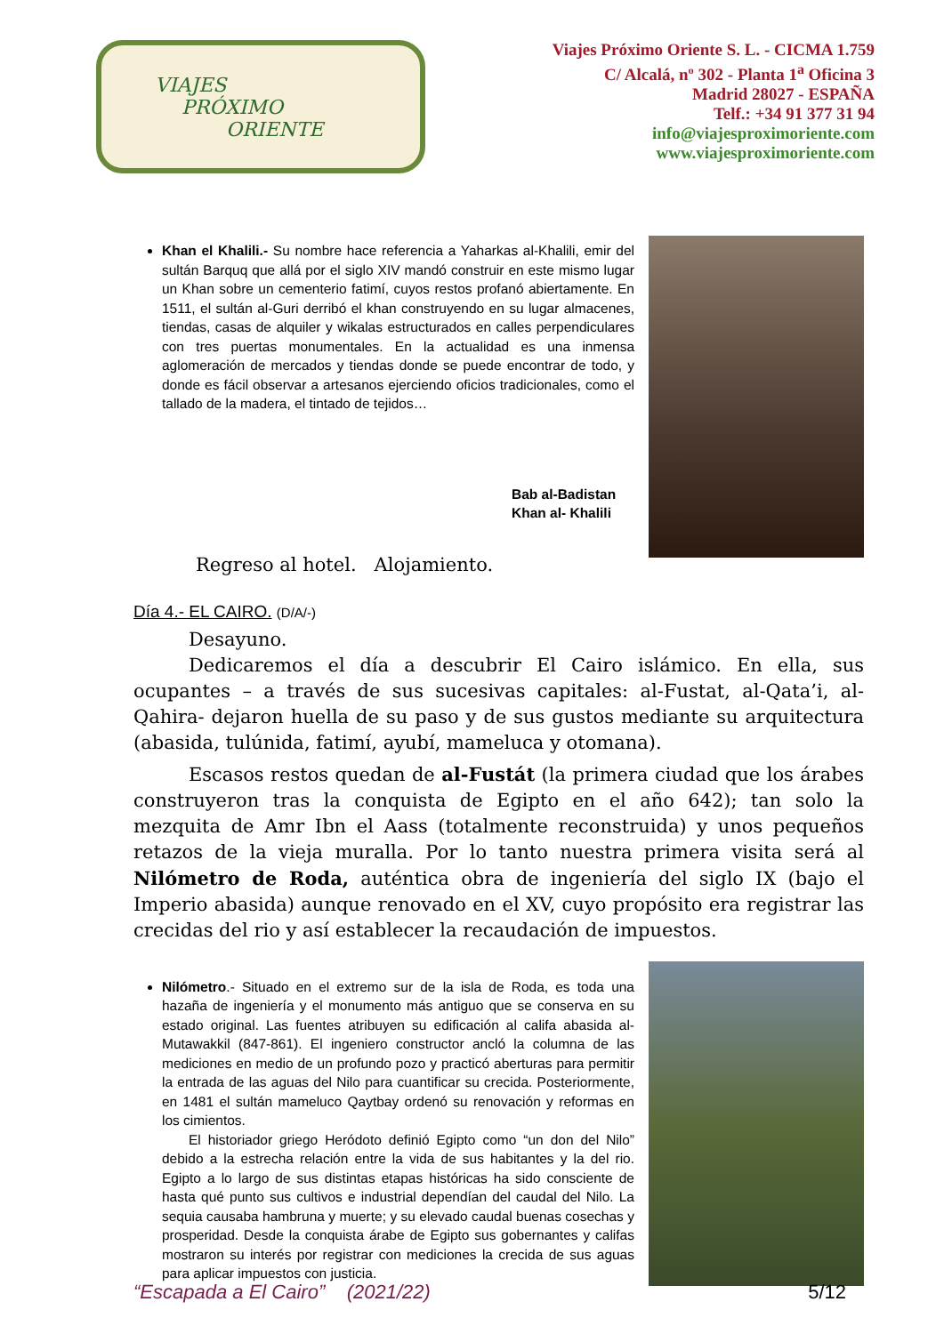VIAJES
PRÓXIMO
ORIENTE
Viajes Próximo Oriente S. L. - CICMA 1.759
C/ Alcalá, nº 302 - Planta 1<sup>a</sup> Oficina 3
Madrid 28027 - ESPAÑA
Telf.: +34 91 377 31 94
info@viajesproximoriente.com
www.viajesproximoriente.com
Khan el Khalili.- Su nombre hace referencia a Yaharkas al-Khalili, emir del sultán Barquq que allá por el siglo XIV mandó construir en este mismo lugar un Khan sobre un cementerio fatimí, cuyos restos profanó abiertamente. En 1511, el sultán al-Guri derribó el khan construyendo en su lugar almacenes, tiendas, casas de alquiler y wikalas estructurados en calles perpendiculares con tres puertas monumentales. En la actualidad es una inmensa aglomeración de mercados y tiendas donde se puede encontrar de todo, y donde es fácil observar a artesanos ejerciendo oficios tradicionales, como el tallado de la madera, el tintado de tejidos…
Bab al-Badistan
Khan al- Khalili
Regreso al hotel. Alojamiento.
Día 4.- EL CAIRO. (D/A/-)
Desayuno.
Dedicaremos el día a descubrir El Cairo islámico. En ella, sus ocupantes – a través de sus sucesivas capitales: al-Fustat, al-Qata’i, al-Qahira- dejaron huella de su paso y de sus gustos mediante su arquitectura (abasida, tulúnida, fatimí, ayubí, mameluca y otomana).
Escasos restos quedan de al-Fustát (la primera ciudad que los árabes construyeron tras la conquista de Egipto en el año 642); tan solo la mezquita de Amr Ibn el Aass (totalmente reconstruida) y unos pequeños retazos de la vieja muralla. Por lo tanto nuestra primera visita será al Nilómetro de Roda, auténtica obra de ingeniería del siglo IX (bajo el Imperio abasida) aunque renovado en el XV, cuyo propósito era registrar las crecidas del rio y así establecer la recaudación de impuestos.
Nilómetro.- Situado en el extremo sur de la isla de Roda, es toda una hazaña de ingeniería y el monumento más antiguo que se conserva en su estado original. Las fuentes atribuyen su edificación al califa abasida al-Mutawakkil (847-861). El ingeniero constructor ancló la columna de las mediciones en medio de un profundo pozo y practicó aberturas para permitir la entrada de las aguas del Nilo para cuantificar su crecida. Posteriormente, en 1481 el sultán mameluco Qaytbay ordenó su renovación y reformas en los cimientos.
El historiador griego Heródoto definió Egipto como “un don del Nilo” debido a la estrecha relación entre la vida de sus habitantes y la del rio. Egipto a lo largo de sus distintas etapas históricas ha sido consciente de hasta qué punto sus cultivos e industrial dependían del caudal del Nilo. La sequia causaba hambruna y muerte; y su elevado caudal buenas cosechas y prosperidad. Desde la conquista árabe de Egipto sus gobernantes y califas mostraron su interés por registrar con mediciones la crecida de sus aguas para aplicar impuestos con justicia.
“Escapada a El Cairo” (2021/22) 5/12